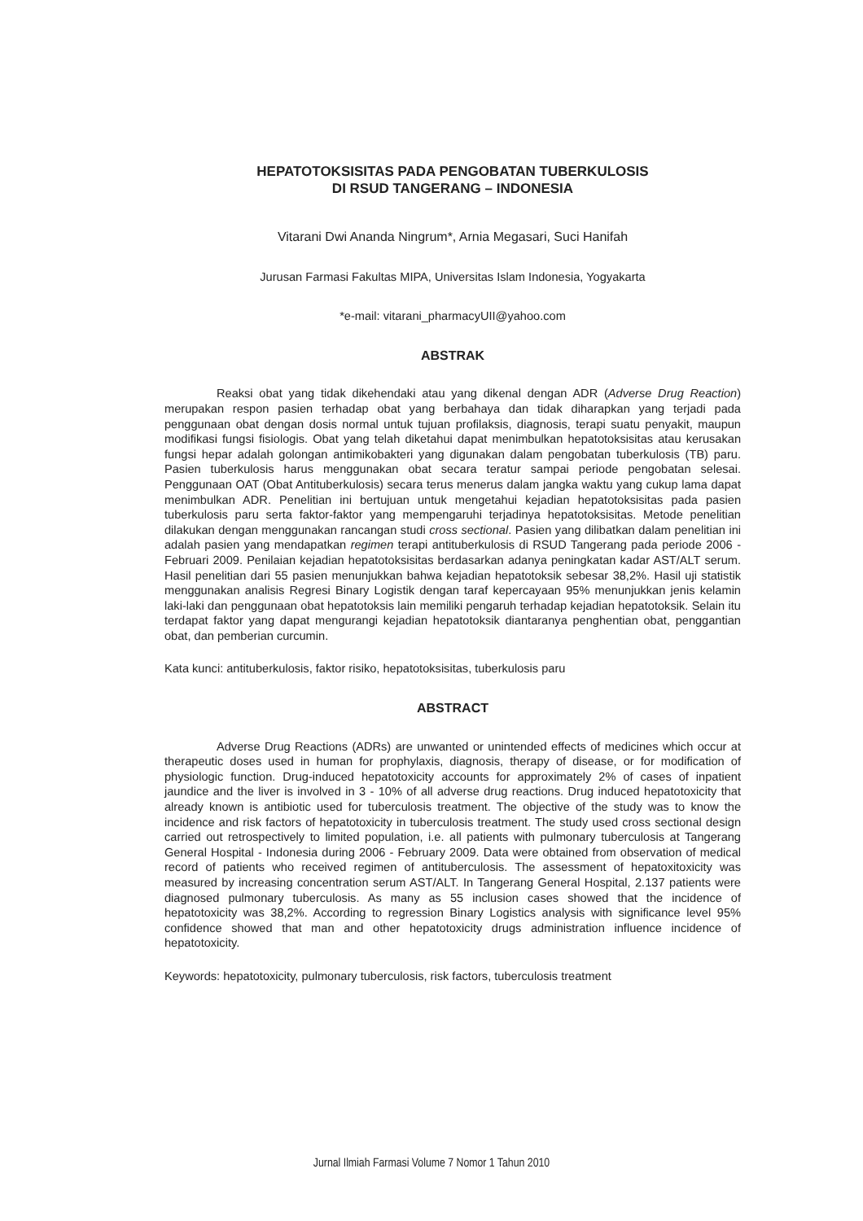HEPATOTOKSISITAS PADA PENGOBATAN TUBERKULOSIS
DI RSUD TANGERANG – INDONESIA
Vitarani Dwi Ananda Ningrum*, Arnia Megasari, Suci Hanifah
Jurusan Farmasi Fakultas MIPA, Universitas Islam Indonesia, Yogyakarta
*e-mail: vitarani_pharmacyUII@yahoo.com
ABSTRAK
Reaksi obat yang tidak dikehendaki atau yang dikenal dengan ADR (Adverse Drug Reaction) merupakan respon pasien terhadap obat yang berbahaya dan tidak diharapkan yang terjadi pada penggunaan obat dengan dosis normal untuk tujuan profilaksis, diagnosis, terapi suatu penyakit, maupun modifikasi fungsi fisiologis. Obat yang telah diketahui dapat menimbulkan hepatotoksisitas atau kerusakan fungsi hepar adalah golongan antimikobakteri yang digunakan dalam pengobatan tuberkulosis (TB) paru. Pasien tuberkulosis harus menggunakan obat secara teratur sampai periode pengobatan selesai. Penggunaan OAT (Obat Antituberkulosis) secara terus menerus dalam jangka waktu yang cukup lama dapat menimbulkan ADR. Penelitian ini bertujuan untuk mengetahui kejadian hepatotoksisitas pada pasien tuberkulosis paru serta faktor-faktor yang mempengaruhi terjadinya hepatotoksisitas. Metode penelitian dilakukan dengan menggunakan rancangan studi cross sectional. Pasien yang dilibatkan dalam penelitian ini adalah pasien yang mendapatkan regimen terapi antituberkulosis di RSUD Tangerang pada periode 2006 - Februari 2009. Penilaian kejadian hepatotoksisitas berdasarkan adanya peningkatan kadar AST/ALT serum. Hasil penelitian dari 55 pasien menunjukkan bahwa kejadian hepatotoksik sebesar 38,2%. Hasil uji statistik menggunakan analisis Regresi Binary Logistik dengan taraf kepercayaan 95% menunjukkan jenis kelamin laki-laki dan penggunaan obat hepatotoksis lain memiliki pengaruh terhadap kejadian hepatotoksik. Selain itu terdapat faktor yang dapat mengurangi kejadian hepatotoksik diantaranya penghentian obat, penggantian obat, dan pemberian curcumin.
Kata kunci: antituberkulosis, faktor risiko, hepatotoksisitas, tuberkulosis paru
ABSTRACT
Adverse Drug Reactions (ADRs) are unwanted or unintended effects of medicines which occur at therapeutic doses used in human for prophylaxis, diagnosis, therapy of disease, or for modification of physiologic function. Drug-induced hepatotoxicity accounts for approximately 2% of cases of inpatient jaundice and the liver is involved in 3 - 10% of all adverse drug reactions. Drug induced hepatotoxicity that already known is antibiotic used for tuberculosis treatment. The objective of the study was to know the incidence and risk factors of hepatotoxicity in tuberculosis treatment. The study used cross sectional design carried out retrospectively to limited population, i.e. all patients with pulmonary tuberculosis at Tangerang General Hospital - Indonesia during 2006 - February 2009. Data were obtained from observation of medical record of patients who received regimen of antituberculosis. The assessment of hepatoxitoxicity was measured by increasing concentration serum AST/ALT. In Tangerang General Hospital, 2.137 patients were diagnosed pulmonary tuberculosis. As many as 55 inclusion cases showed that the incidence of hepatotoxicity was 38,2%. According to regression Binary Logistics analysis with significance level 95% confidence showed that man and other hepatotoxicity drugs administration influence incidence of hepatotoxicity.
Keywords: hepatotoxicity, pulmonary tuberculosis, risk factors, tuberculosis treatment
Jurnal Ilmiah Farmasi Volume 7 Nomor 1 Tahun 2010